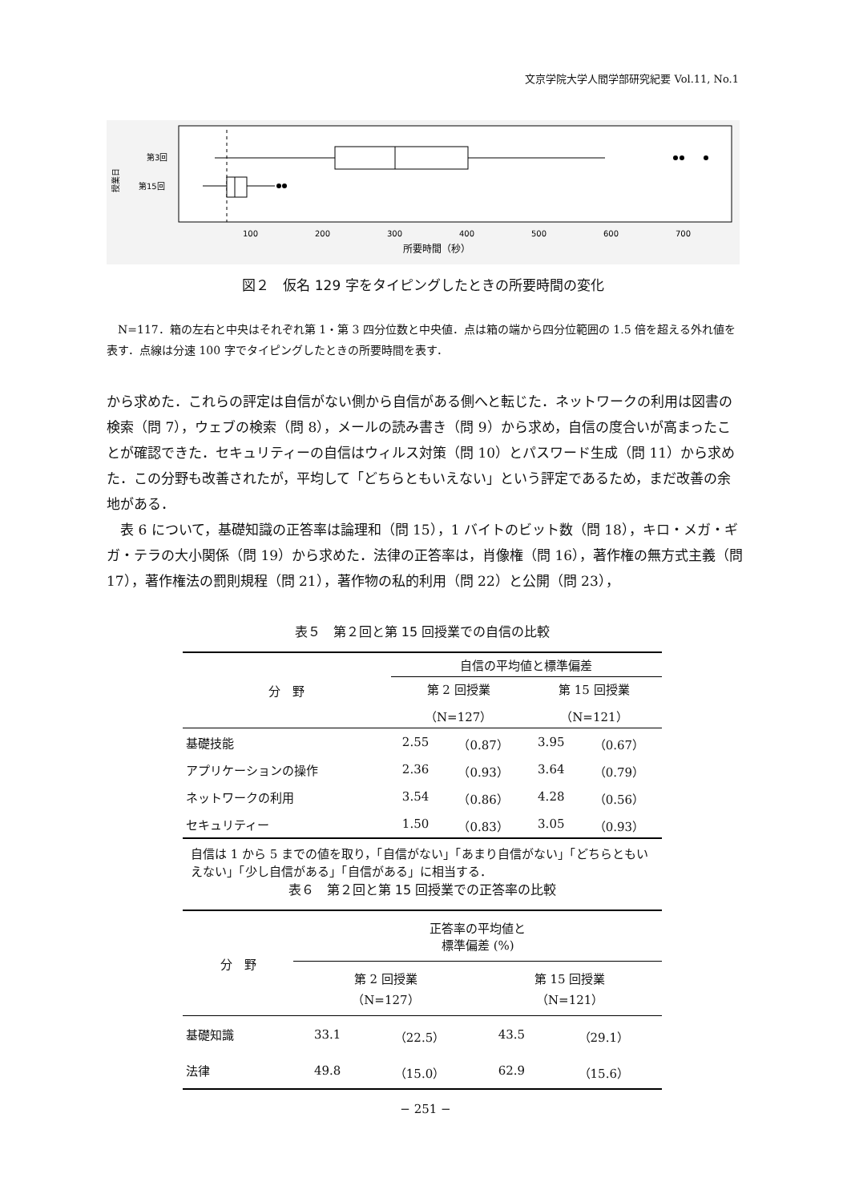文京学院大学人間学部研究紀要 Vol.11, No.1
第3回
第15回
授業日
100
200
300
400
500
600
700
所要時間（秒）
図２　仮名 129 字をタイピングしたときの所要時間の変化
　N=117．箱の左右と中央はそれぞれ第 1・第 3 四分位数と中央値．点は箱の端から四分位範囲の 1.5 倍を超える外れ値を表す．点線は分速 100 字でタイピングしたときの所要時間を表す．
から求めた．これらの評定は自信がない側から自信がある側へと転じた．ネットワークの利用は図書の検索（問 7），ウェブの検索（問 8），メールの読み書き（問 9）から求め，自信の度合いが高まったことが確認できた．セキュリティーの自信はウィルス対策（問 10）とパスワード生成（問 11）から求めた．この分野も改善されたが，平均して「どちらともいえない」という評定であるため，まだ改善の余地がある．
　表 6 について，基礎知識の正答率は論理和（問 15），1 バイトのビット数（問 18），キロ・メガ・ギガ・テラの大小関係（問 19）から求めた．法律の正答率は，肖像権（問 16），著作権の無方式主義（問 17），著作権法の罰則規程（問 21），著作物の私的利用（問 22）と公開（問 23），
表５　第２回と第 15 回授業での自信の比較
| 分 野 | 自信の平均値と標準偏差 | | | |
| --- | --- | --- | --- | --- |
| | 第 2 回授業 | | 第 15 回授業 | |
| | （N=127） | | （N=121） | |
| 基礎技能 | 2.55 | （0.87） | 3.95 | （0.67） |
| アプリケーションの操作 | 2.36 | （0.93） | 3.64 | （0.79） |
| ネットワークの利用 | 3.54 | （0.86） | 4.28 | （0.56） |
| セキュリティー | 1.50 | （0.83） | 3.05 | （0.93） |
自信は 1 から 5 までの値を取り，「自信がない」「あまり自信がない」「どちらともいえない」「少し自信がある」「自信がある」に相当する．
表６　第２回と第 15 回授業での正答率の比較
| 分 野 | 正答率の平均値と 標準偏差 (%) | | | |
| --- | --- | --- | --- | --- |
| | 第 2 回授業 （N=127） | | 第 15 回授業 （N=121） | |
| 基礎知識 | 33.1 | （22.5） | 43.5 | （29.1） |
| 法律 | 49.8 | （15.0） | 62.9 | （15.6） |
− 251 −